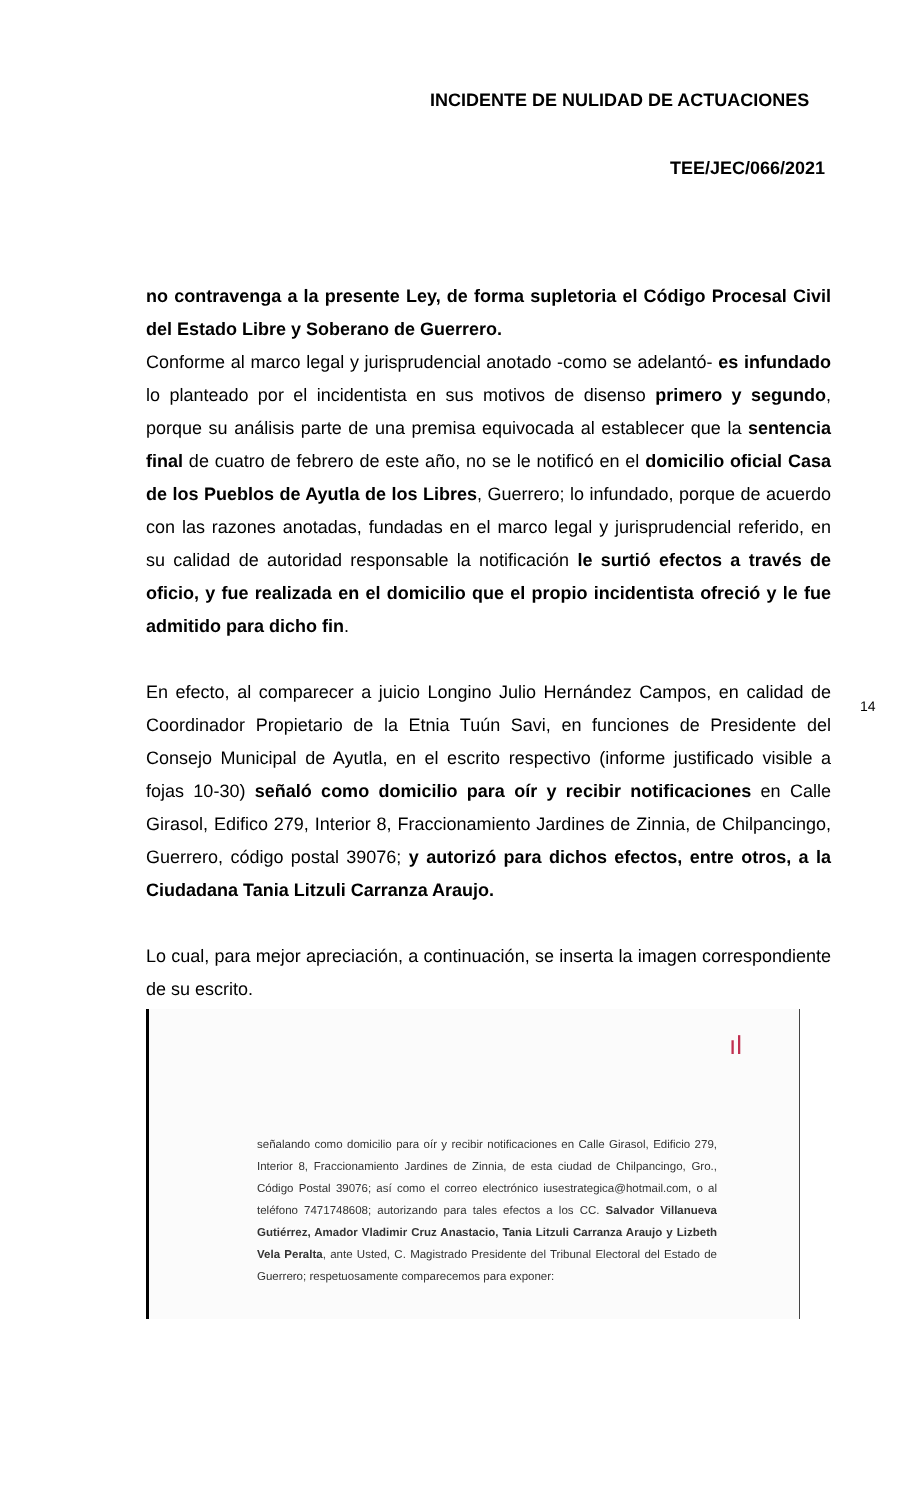INCIDENTE DE NULIDAD DE ACTUACIONES
TEE/JEC/066/2021
14
no contravenga a la presente Ley, de forma supletoria el Código Procesal Civil del Estado Libre y Soberano de Guerrero.
Conforme al marco legal y jurisprudencial anotado -como se adelantó- es infundado lo planteado por el incidentista en sus motivos de disenso primero y segundo, porque su análisis parte de una premisa equivocada al establecer que la sentencia final de cuatro de febrero de este año, no se le notificó en el domicilio oficial Casa de los Pueblos de Ayutla de los Libres, Guerrero; lo infundado, porque de acuerdo con las razones anotadas, fundadas en el marco legal y jurisprudencial referido, en su calidad de autoridad responsable la notificación le surtió efectos a través de oficio, y fue realizada en el domicilio que el propio incidentista ofreció y le fue admitido para dicho fin.
En efecto, al comparecer a juicio Longino Julio Hernández Campos, en calidad de Coordinador Propietario de la Etnia Tuún Savi, en funciones de Presidente del Consejo Municipal de Ayutla, en el escrito respectivo (informe justificado visible a fojas 10-30) señaló como domicilio para oír y recibir notificaciones en Calle Girasol, Edifico 279, Interior 8, Fraccionamiento Jardines de Zinnia, de Chilpancingo, Guerrero, código postal 39076; y autorizó para dichos efectos, entre otros, a la Ciudadana Tania Litzuli Carranza Araujo.
Lo cual, para mejor apreciación, a continuación, se inserta la imagen correspondiente de su escrito.
ıl
señalando como domicilio para oír y recibir notificaciones en Calle Girasol, Edificio 279, Interior 8, Fraccionamiento Jardines de Zinnia, de esta ciudad de Chilpancingo, Gro., Código Postal 39076; así como el correo electrónico iusestrategica@hotmail.com, o al teléfono 7471748608; autorizando para tales efectos a los CC. Salvador Villanueva Gutiérrez, Amador Vladimir Cruz Anastacio, Tania Litzuli Carranza Araujo y Lizbeth Vela Peralta, ante Usted, C. Magistrado Presidente del Tribunal Electoral del Estado de Guerrero; respetuosamente comparecemos para exponer: